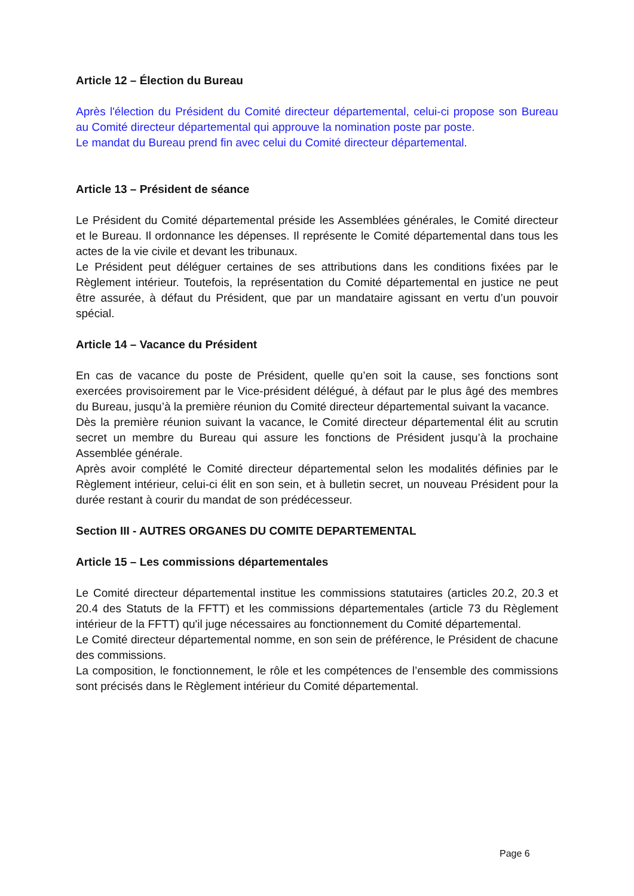Article 12 – Élection du Bureau
Après l'élection du Président du Comité directeur départemental, celui-ci propose son Bureau au Comité directeur départemental qui approuve la nomination poste par poste.
Le mandat du Bureau prend fin avec celui du Comité directeur départemental.
Article 13 – Président de séance
Le Président du Comité départemental préside les Assemblées générales, le Comité directeur et le Bureau. Il ordonnance les dépenses. Il représente le Comité départemental dans tous les actes de la vie civile et devant les tribunaux.
Le Président peut déléguer certaines de ses attributions dans les conditions fixées par le Règlement intérieur. Toutefois, la représentation du Comité départemental en justice ne peut être assurée, à défaut du Président, que par un mandataire agissant en vertu d’un pouvoir spécial.
Article 14 – Vacance du Président
En cas de vacance du poste de Président, quelle qu’en soit la cause, ses fonctions sont exercées provisoirement par le Vice-président délégué, à défaut par le plus âgé des membres du Bureau, jusqu’à la première réunion du Comité directeur départemental suivant la vacance.
Dès la première réunion suivant la vacance, le Comité directeur départemental élit au scrutin secret un membre du Bureau qui assure les fonctions de Président jusqu’à la prochaine Assemblée générale.
Après avoir complété le Comité directeur départemental selon les modalités définies par le Règlement intérieur, celui-ci élit en son sein, et à bulletin secret, un nouveau Président pour la durée restant à courir du mandat de son prédécesseur.
Section III - AUTRES ORGANES DU COMITE DEPARTEMENTAL
Article 15 – Les commissions départementales
Le Comité directeur départemental institue les commissions statutaires (articles 20.2, 20.3 et 20.4 des Statuts de la FFTT) et les commissions départementales (article 73 du Règlement intérieur de la FFTT) qu'il juge nécessaires au fonctionnement du Comité départemental.
Le Comité directeur départemental nomme, en son sein de préférence, le Président de chacune des commissions.
La composition, le fonctionnement, le rôle et les compétences de l’ensemble des commissions sont précisés dans le Règlement intérieur du Comité départemental.
Page 6